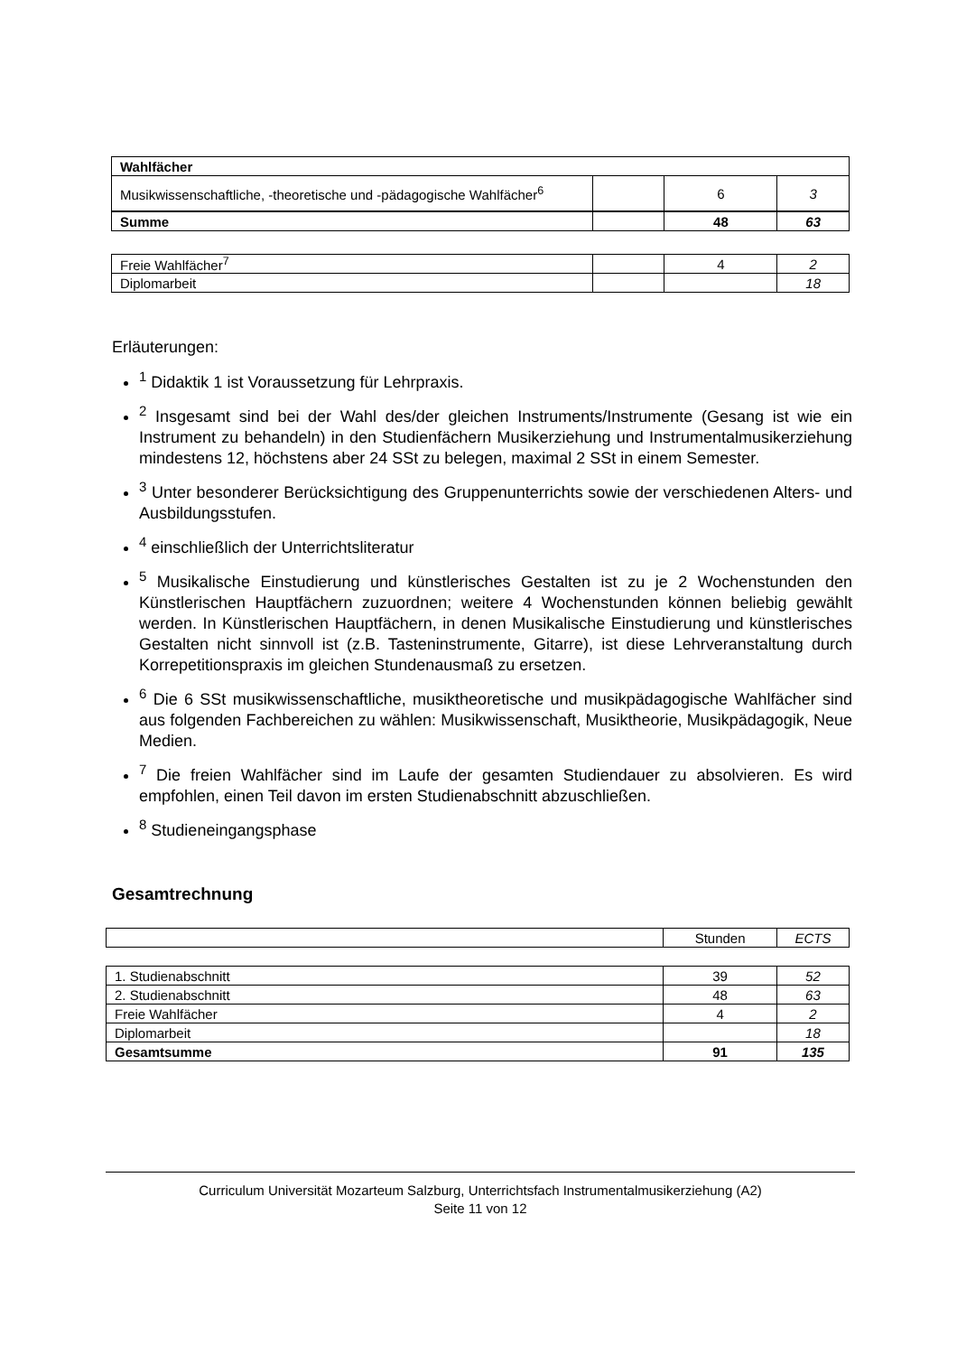| Wahlfächer | | | |
| Musikwissenschaftliche, -theoretische und -pädagogische Wahlfächer<sup>6</sup> | | 6 | 3 |
| Summe | | 48 | 63 |
| Freie Wahlfächer<sup>7</sup> | | 4 | 2 |
| Diplomarbeit | | | 18 |
Erläuterungen:
<sup>1</sup> Didaktik 1 ist Voraussetzung für Lehrpraxis.
<sup>2</sup> Insgesamt sind bei der Wahl des/der gleichen Instruments/Instrumente (Gesang ist wie ein Instrument zu behandeln) in den Studienfächern Musikerziehung und Instrumentalmusikerziehung mindestens 12, höchstens aber 24 SSt zu belegen, maximal 2 SSt in einem Semester.
<sup>3</sup> Unter besonderer Berücksichtigung des Gruppenunterrichts sowie der verschiedenen Alters- und Ausbildungsstufen.
<sup>4</sup> einschließlich der Unterrichtsliteratur
<sup>5</sup> Musikalische Einstudierung und künstlerisches Gestalten ist zu je 2 Wochenstunden den Künstlerischen Hauptfächern zuzuordnen; weitere 4 Wochenstunden können beliebig gewählt werden. In Künstlerischen Hauptfächern, in denen Musikalische Einstudierung und künstlerisches Gestalten nicht sinnvoll ist (z.B. Tasteninstrumente, Gitarre), ist diese Lehrveranstaltung durch Korrepetitionspraxis im gleichen Stundenausmaß zu ersetzen.
<sup>6</sup> Die 6 SSt musikwissenschaftliche, musiktheoretische und musikpädagogische Wahlfächer sind aus folgenden Fachbereichen zu wählen: Musikwissenschaft, Musiktheorie, Musikpädagogik, Neue Medien.
<sup>7</sup> Die freien Wahlfächer sind im Laufe der gesamten Studiendauer zu absolvieren. Es wird empfohlen, einen Teil davon im ersten Studienabschnitt abzuschließen.
<sup>8</sup> Studieneingangsphase
Gesamtrechnung
| | Stunden | ECTS |
| 1. Studienabschnitt | 39 | 52 |
| 2. Studienabschnitt | 48 | 63 |
| Freie Wahlfächer | 4 | 2 |
| Diplomarbeit | | 18 |
| Gesamtsumme | 91 | 135 |
Curriculum Universität Mozarteum Salzburg, Unterrichtsfach Instrumentalmusikerziehung (A2)
Seite 11 von 12